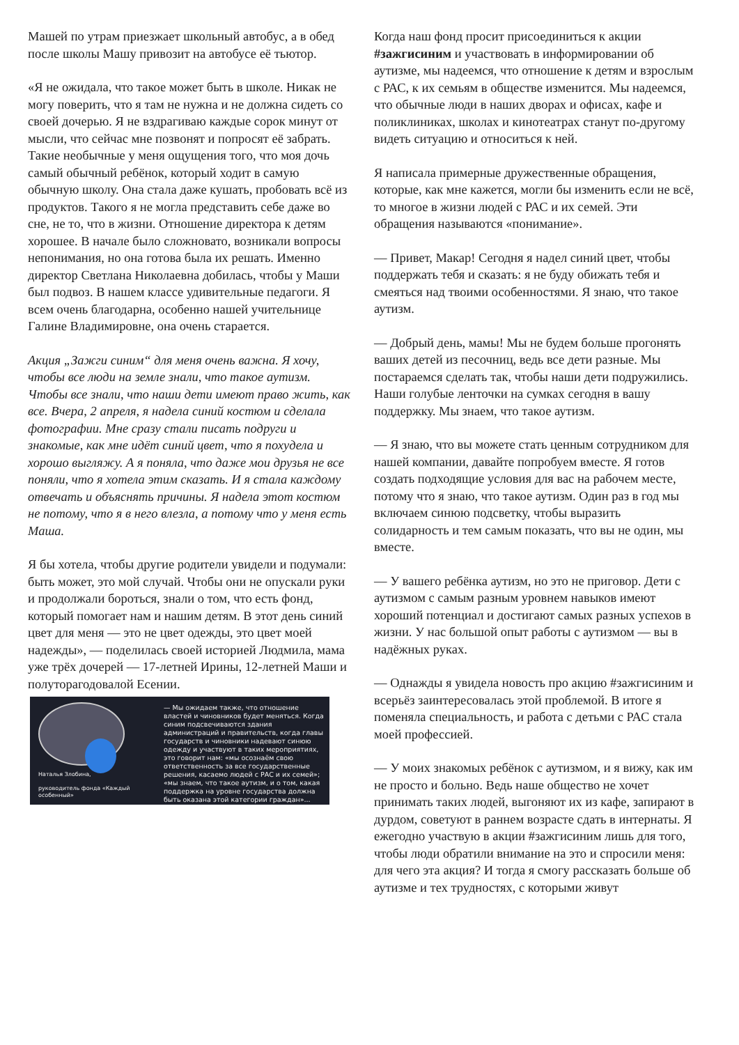Машей по утрам приезжает школьный автобус, а в обед после школы Машу привозит на автобусе её тьютор.
«Я не ожидала, что такое может быть в школе. Никак не могу поверить, что я там не нужна и не должна сидеть со своей дочерью. Я не вздрагиваю каждые сорок минут от мысли, что сейчас мне позвонят и попросят её забрать. Такие необычные у меня ощущения того, что моя дочь самый обычный ребёнок, который ходит в самую обычную школу. Она стала даже кушать, пробовать всё из продуктов. Такого я не могла представить себе даже во сне, не то, что в жизни. Отношение директора к детям хорошее. В начале было сложновато, возникали вопросы непонимания, но она готова была их решать. Именно директор Светлана Николаевна добилась, чтобы у Маши был подвоз. В нашем классе удивительные педагоги. Я всем очень благодарна, особенно нашей учительнице Галине Владимировне, она очень старается.
Акция „Зажги синим“ для меня очень важна. Я хочу, чтобы все люди на земле знали, что такое аутизм. Чтобы все знали, что наши дети имеют право жить, как все. Вчера, 2 апреля, я надела синий костюм и сделала фотографии. Мне сразу стали писать подруги и знакомые, как мне идёт синий цвет, что я похудела и хорошо выгляжу. А я поняла, что даже мои друзья не все поняли, что я хотела этим сказать. И я стала каждому отвечать и объяснять причины. Я надела этот костюм не потому, что я в него влезла, а потому что у меня есть Маша.
Я бы хотела, чтобы другие родители увидели и подумали: быть может, это мой случай. Чтобы они не опускали руки и продолжали бороться, знали о том, что есть фонд, который помогает нам и нашим детям. В этот день синий цвет для меня — это не цвет одежды, это цвет моей надежды», — поделилась своей историей Людмила, мама уже трёх дочерей — 17-летней Ирины, 12-летней Маши и полуторагодовалой Есении.
Наталья Злобина,
руководитель фонда «Каждый особенный»
— Мы ожидаем также, что отношение властей и чиновников будет меняться. Когда синим подсвечиваются здания администраций и правительств, когда главы государств и чиновники надевают синюю одежду и участвуют в таких мероприятиях, это говорит нам: «мы осознаём свою ответственность за все государственные решения, касаемо людей с РАС и их семей»; «мы знаем, что такое аутизм, и о том, какая поддержка на уровне государства должна быть оказана этой категории граждан»...
Когда наш фонд просит присоединиться к акции #зажгисиним и участвовать в информировании об аутизме, мы надеемся, что отношение к детям и взрослым с РАС, к их семьям в обществе изменится. Мы надеемся, что обычные люди в наших дворах и офисах, кафе и поликлиниках, школах и кинотеатрах станут по-другому видеть ситуацию и относиться к ней.
Я написала примерные дружественные обращения, которые, как мне кажется, могли бы изменить если не всё, то многое в жизни людей с РАС и их семей. Эти обращения называются «понимание».
— Привет, Макар! Сегодня я надел синий цвет, чтобы поддержать тебя и сказать: я не буду обижать тебя и смеяться над твоими особенностями. Я знаю, что такое аутизм.
— Добрый день, мамы! Мы не будем больше прогонять ваших детей из песочниц, ведь все дети разные. Мы постараемся сделать так, чтобы наши дети подружились. Наши голубые ленточки на сумках сегодня в вашу поддержку. Мы знаем, что такое аутизм.
— Я знаю, что вы можете стать ценным сотрудником для нашей компании, давайте попробуем вместе. Я готов создать подходящие условия для вас на рабочем месте, потому что я знаю, что такое аутизм. Один раз в год мы включаем синюю подсветку, чтобы выразить солидарность и тем самым показать, что вы не один, мы вместе.
— У вашего ребёнка аутизм, но это не приговор. Дети с аутизмом с самым разным уровнем навыков имеют хороший потенциал и достигают самых разных успехов в жизни. У нас большой опыт работы с аутизмом — вы в надёжных руках.
— Однажды я увидела новость про акцию #зажгисиним и всерьёз заинтересовалась этой проблемой. В итоге я поменяла специальность, и работа с детьми с РАС стала моей профессией.
— У моих знакомых ребёнок с аутизмом, и я вижу, как им не просто и больно. Ведь наше общество не хочет принимать таких людей, выгоняют их из кафе, запирают в дурдом, советуют в раннем возрасте сдать в интернаты. Я ежегодно участвую в акции #зажгисиним лишь для того, чтобы люди обратили внимание на это и спросили меня: для чего эта акция? И тогда я смогу рассказать больше об аутизме и тех трудностях, с которыми живут